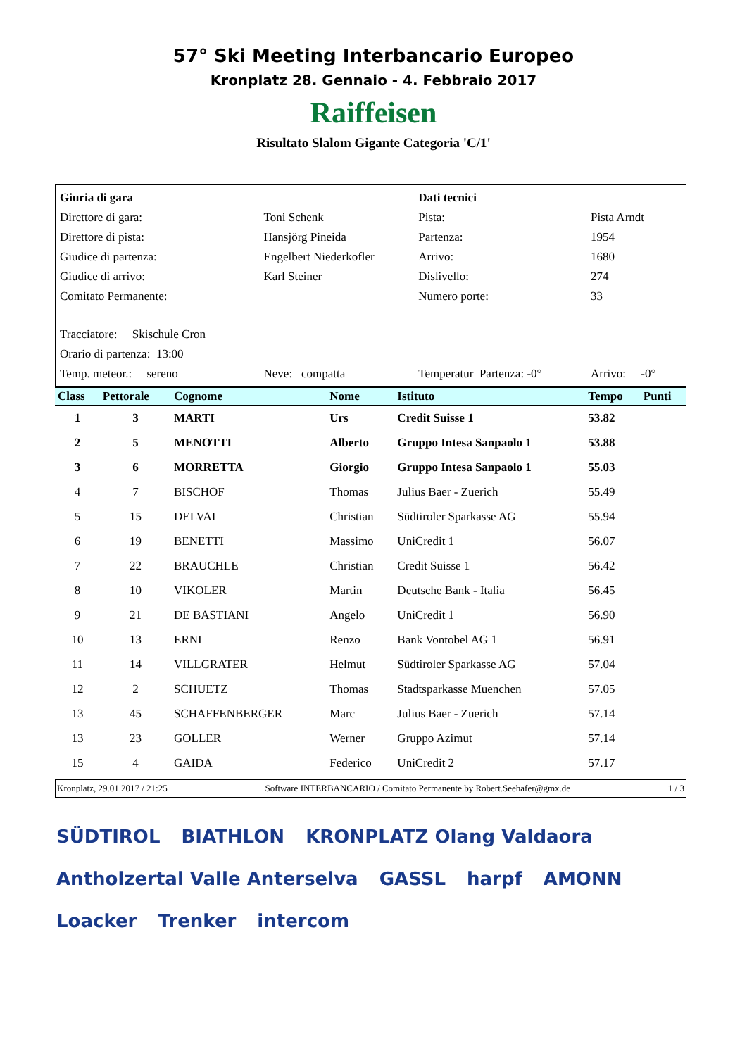57° Ski Meeting Interbancario Europeo
Kronplatz 28. Gennaio - 4. Febbraio 2017
Raiffeisen
Risultato Slalom Gigante Categoria 'C/1'
| Giuria di gara | | Dati tecnici | |
| Direttore di gara: | Toni Schenk | Pista: | Pista Arndt |
| Direttore di pista: | Hansjörg Pineida | Partenza: | 1954 |
| Giudice di partenza: | Engelbert Niederkofler | Arrivo: | 1680 |
| Giudice di arrivo: | Karl Steiner | Dislivello: | 274 |
| Comitato Permanente: | | Numero porte: | 33 |
| Tracciatore: Skischule Cron | | | |
| Orario di partenza: 13:00 | | | |
| Temp. meteor.: sereno | Neve: compatta | Temperatur Partenza: -0° | Arrivo: -0° |
| Class | Pettorale | Cognome | Nome | Istituto | Tempo | Punti |
| --- | --- | --- | --- | --- | --- | --- |
| 1 | 3 | MARTI | Urs | Credit Suisse 1 | 53.82 | |
| 2 | 5 | MENOTTI | Alberto | Gruppo Intesa Sanpaolo 1 | 53.88 | |
| 3 | 6 | MORRETTA | Giorgio | Gruppo Intesa Sanpaolo 1 | 55.03 | |
| 4 | 7 | BISCHOF | Thomas | Julius Baer - Zuerich | 55.49 | |
| 5 | 15 | DELVAI | Christian | Südtiroler Sparkasse AG | 55.94 | |
| 6 | 19 | BENETTI | Massimo | UniCredit 1 | 56.07 | |
| 7 | 22 | BRAUCHLE | Christian | Credit Suisse 1 | 56.42 | |
| 8 | 10 | VIKOLER | Martin | Deutsche Bank - Italia | 56.45 | |
| 9 | 21 | DE BASTIANI | Angelo | UniCredit 1 | 56.90 | |
| 10 | 13 | ERNI | Renzo | Bank Vontobel AG 1 | 56.91 | |
| 11 | 14 | VILLGRATER | Helmut | Südtiroler Sparkasse AG | 57.04 | |
| 12 | 2 | SCHUETZ | Thomas | Stadtsparkasse Muenchen | 57.05 | |
| 13 | 45 | SCHAFFENBERGER | Marc | Julius Baer - Zuerich | 57.14 | |
| 13 | 23 | GOLLER | Werner | Gruppo Azimut | 57.14 | |
| 15 | 4 | GAIDA | Federico | UniCredit 2 | 57.17 | |
Kronplatz, 29.01.2017 / 21:25 Software INTERBANCARIO / Comitato Permanente by Robert.Seehafer@gmx.de 1 / 3
SÜDTIROL BIATHLON KRONPLATZ Olang Valdaora Antholzertal Valle Anterselva GASSL harpf AMONN Loacker Trenker intercom